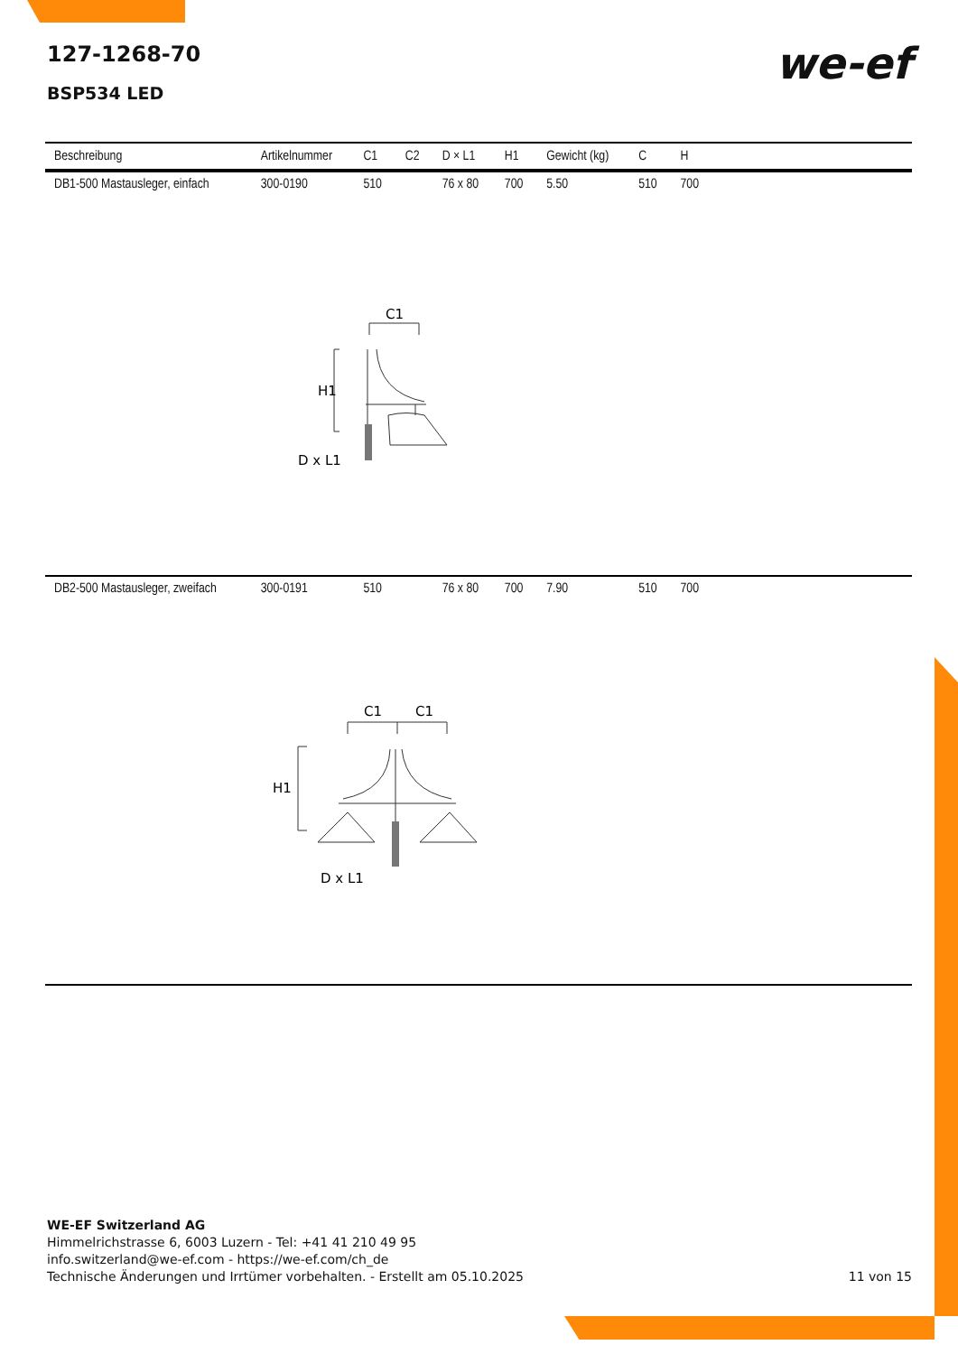127-1268-70
BSP534 LED
we-ef
| Beschreibung | Artikelnummer | C1 | C2 | D × L1 | H1 | Gewicht (kg) | C | H | |
| --- | --- | --- | --- | --- | --- | --- | --- | --- | --- |
| DB1-500 Mastausleger, einfach | 300-0190 | 510 | | 76 x 80 | 700 | 5.50 | 510 | 700 | |
| DB2-500 Mastausleger, zweifach | 300-0191 | 510 | | 76 x 80 | 700 | 7.90 | 510 | 700 | |
C1
H1
D x L1
C1
C1
H1
D x L1
WE-EF Switzerland AG
Himmelrichstrasse 6, 6003 Luzern - Tel: +41 41 210 49 95
info.switzerland@we-ef.com - https://we-ef.com/ch_de
Technische Änderungen und Irrtümer vorbehalten. - Erstellt am 05.10.2025
11 von 15